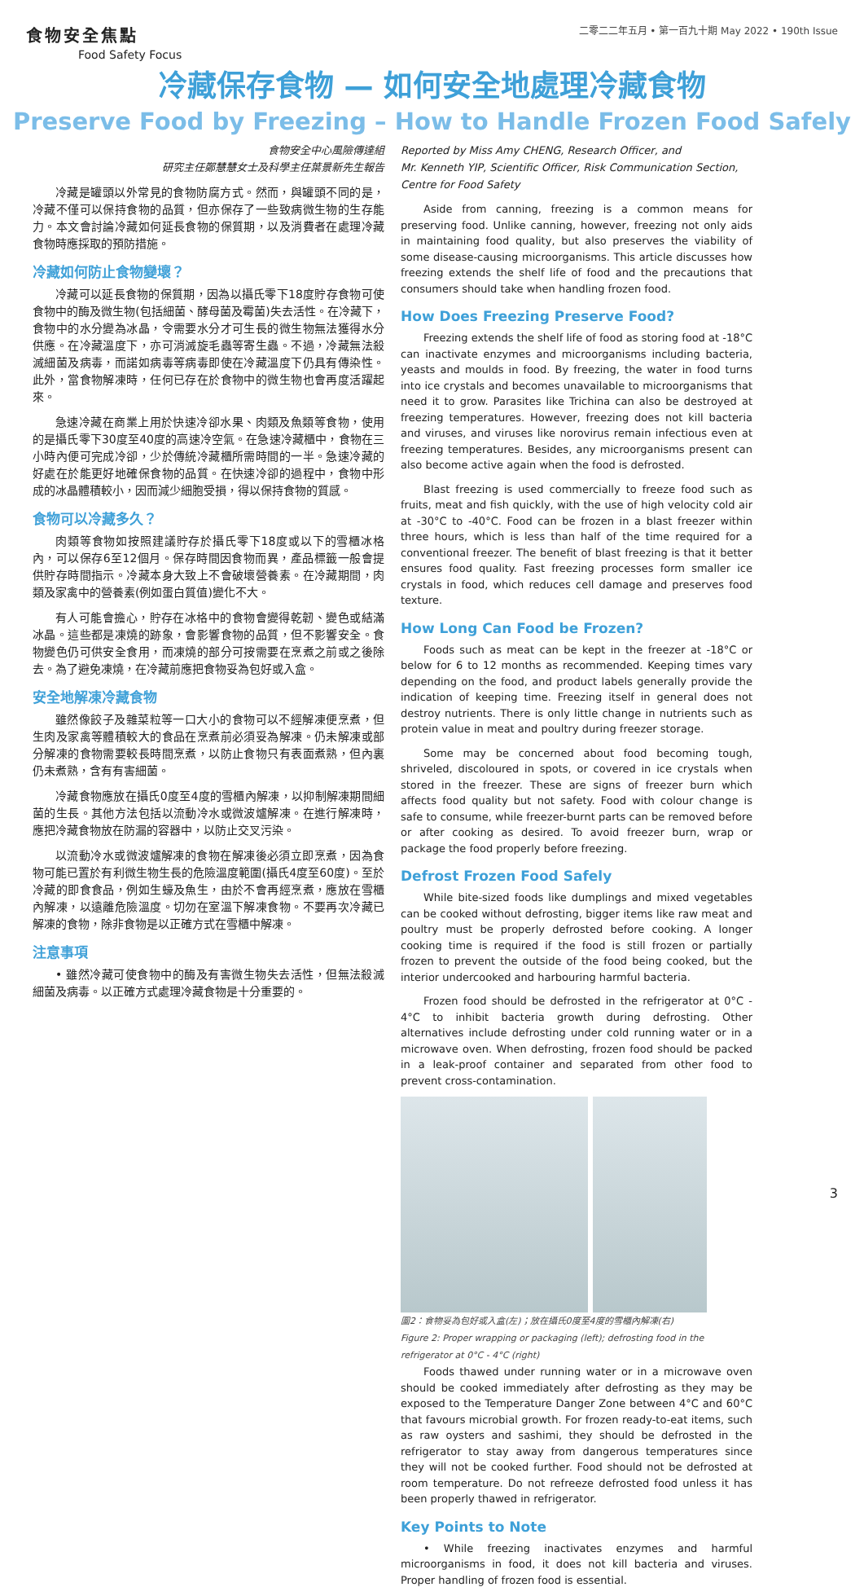食物安全焦點
Food Safety Focus
二零二二年五月 • 第一百九十期 May 2022 • 190th Issue
冷藏保存食物 — 如何安全地處理冷藏食物
Preserve Food by Freezing – How to Handle Frozen Food Safely
食物安全中心風險傳達組
研究主任鄭慧慧女士及科學主任葉景新先生報告
冷藏是罐頭以外常見的食物防腐方式。然而，與罐頭不同的是，冷藏不僅可以保持食物的品質，但亦保存了一些致病微生物的生存能力。本文會討論冷藏如何延長食物的保質期，以及消費者在處理冷藏食物時應採取的預防措施。
冷藏如何防止食物變壞？
冷藏可以延長食物的保質期，因為以攝氏零下18度貯存食物可使食物中的酶及微生物(包括細菌、酵母菌及霉菌)失去活性。在冷藏下，食物中的水分變為冰晶，令需要水分才可生長的微生物無法獲得水分供應。在冷藏溫度下，亦可消滅旋毛蟲等寄生蟲。不過，冷藏無法殺滅細菌及病毒，而諾如病毒等病毒即使在冷藏溫度下仍具有傳染性。此外，當食物解凍時，任何已存在於食物中的微生物也會再度活躍起來。
急速冷藏在商業上用於快速冷卻水果、肉類及魚類等食物，使用的是攝氏零下30度至40度的高速冷空氣。在急速冷藏櫃中，食物在三小時內便可完成冷卻，少於傳統冷藏櫃所需時間的一半。急速冷藏的好處在於能更好地確保食物的品質。在快速冷卻的過程中，食物中形成的冰晶體積較小，因而減少細胞受損，得以保持食物的質感。
食物可以冷藏多久？
肉類等食物如按照建議貯存於攝氏零下18度或以下的雪櫃冰格內，可以保存6至12個月。保存時間因食物而異，產品標籤一般會提供貯存時間指示。冷藏本身大致上不會破壞營養素。在冷藏期間，肉類及家禽中的營養素(例如蛋白質值)變化不大。
有人可能會擔心，貯存在冰格中的食物會變得乾韌、變色或結滿冰晶。這些都是凍燒的跡象，會影響食物的品質，但不影響安全。食物變色仍可供安全食用，而凍燒的部分可按需要在烹煮之前或之後除去。為了避免凍燒，在冷藏前應把食物妥為包好或入盒。
安全地解凍冷藏食物
雖然像餃子及雜菜粒等一口大小的食物可以不經解凍便烹煮，但生肉及家禽等體積較大的食品在烹煮前必須妥為解凍。仍未解凍或部分解凍的食物需要較長時間烹煮，以防止食物只有表面煮熟，但內裏仍未煮熟，含有有害細菌。
冷藏食物應放在攝氏0度至4度的雪櫃內解凍，以抑制解凍期間細菌的生長。其他方法包括以流動冷水或微波爐解凍。在進行解凍時，應把冷藏食物放在防漏的容器中，以防止交叉污染。
以流動冷水或微波爐解凍的食物在解凍後必須立即烹煮，因為食物可能已置於有利微生物生長的危險溫度範圍(攝氏4度至60度)。至於冷藏的即食食品，例如生蠔及魚生，由於不會再經烹煮，應放在雪櫃內解凍，以遠離危險溫度。切勿在室溫下解凍食物。不要再次冷藏已解凍的食物，除非食物是以正確方式在雪櫃中解凍。
注意事項
• 雖然冷藏可使食物中的酶及有害微生物失去活性，但無法殺滅細菌及病毒。以正確方式處理冷藏食物是十分重要的。
Reported by Miss Amy CHENG, Research Officer, and
Mr. Kenneth YIP, Scientific Officer, Risk Communication Section, Centre for Food Safety
Aside from canning, freezing is a common means for preserving food. Unlike canning, however, freezing not only aids in maintaining food quality, but also preserves the viability of some disease-causing microorganisms. This article discusses how freezing extends the shelf life of food and the precautions that consumers should take when handling frozen food.
How Does Freezing Preserve Food?
Freezing extends the shelf life of food as storing food at -18°C can inactivate enzymes and microorganisms including bacteria, yeasts and moulds in food. By freezing, the water in food turns into ice crystals and becomes unavailable to microorganisms that need it to grow. Parasites like Trichina can also be destroyed at freezing temperatures. However, freezing does not kill bacteria and viruses, and viruses like norovirus remain infectious even at freezing temperatures. Besides, any microorganisms present can also become active again when the food is defrosted.
Blast freezing is used commercially to freeze food such as fruits, meat and fish quickly, with the use of high velocity cold air at -30°C to -40°C. Food can be frozen in a blast freezer within three hours, which is less than half of the time required for a conventional freezer. The benefit of blast freezing is that it better ensures food quality. Fast freezing processes form smaller ice crystals in food, which reduces cell damage and preserves food texture.
How Long Can Food be Frozen?
Foods such as meat can be kept in the freezer at -18°C or below for 6 to 12 months as recommended. Keeping times vary depending on the food, and product labels generally provide the indication of keeping time. Freezing itself in general does not destroy nutrients. There is only little change in nutrients such as protein value in meat and poultry during freezer storage.
Some may be concerned about food becoming tough, shriveled, discoloured in spots, or covered in ice crystals when stored in the freezer. These are signs of freezer burn which affects food quality but not safety. Food with colour change is safe to consume, while freezer-burnt parts can be removed before or after cooking as desired. To avoid freezer burn, wrap or package the food properly before freezing.
Defrost Frozen Food Safely
While bite-sized foods like dumplings and mixed vegetables can be cooked without defrosting, bigger items like raw meat and poultry must be properly defrosted before cooking. A longer cooking time is required if the food is still frozen or partially frozen to prevent the outside of the food being cooked, but the interior undercooked and harbouring harmful bacteria.
Frozen food should be defrosted in the refrigerator at 0°C - 4°C to inhibit bacteria growth during defrosting. Other alternatives include defrosting under cold running water or in a microwave oven. When defrosting, frozen food should be packed in a leak-proof container and separated from other food to prevent cross-contamination.
圖2：食物妥為包好或入盒(左)；放在攝氏0度至4度的雪櫃內解凍(右)
Figure 2: Proper wrapping or packaging (left); defrosting food in the refrigerator at 0°C - 4°C (right)
Foods thawed under running water or in a microwave oven should be cooked immediately after defrosting as they may be exposed to the Temperature Danger Zone between 4°C and 60°C that favours microbial growth. For frozen ready-to-eat items, such as raw oysters and sashimi, they should be defrosted in the refrigerator to stay away from dangerous temperatures since they will not be cooked further. Food should not be defrosted at room temperature. Do not refreeze defrosted food unless it has been properly thawed in refrigerator.
Key Points to Note
• While freezing inactivates enzymes and harmful microorganisms in food, it does not kill bacteria and viruses. Proper handling of frozen food is essential.
3